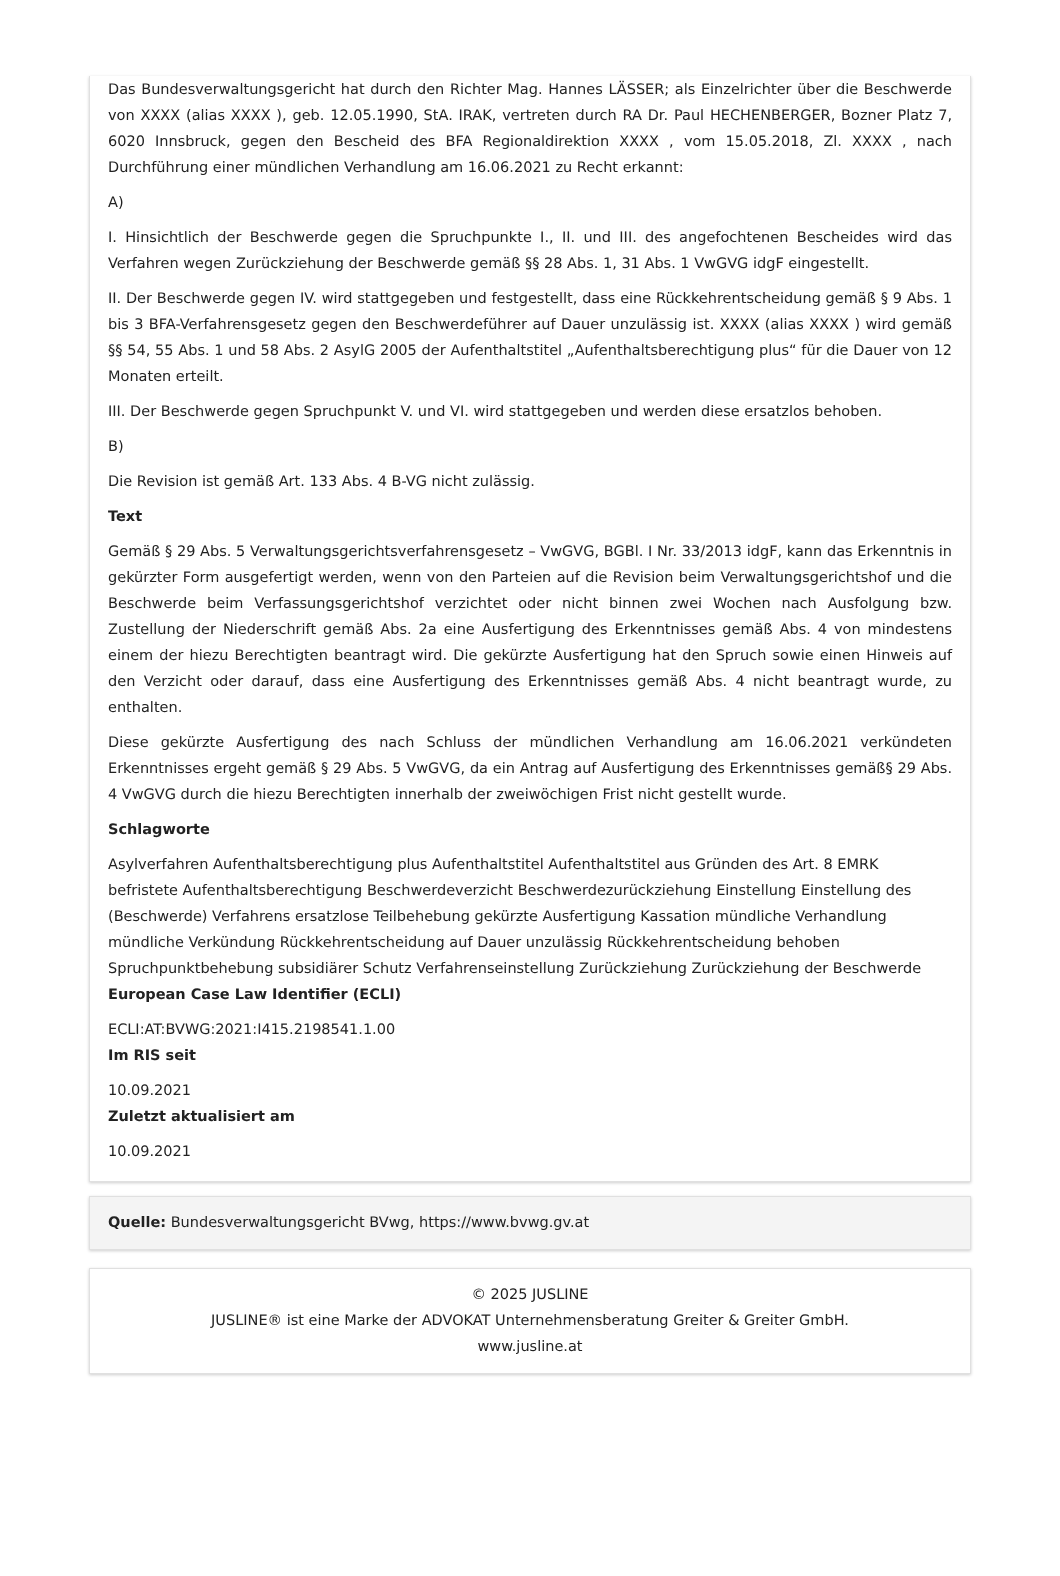Das Bundesverwaltungsgericht hat durch den Richter Mag. Hannes LÄSSER; als Einzelrichter über die Beschwerde von XXXX (alias XXXX ), geb. 12.05.1990, StA. IRAK, vertreten durch RA Dr. Paul HECHENBERGER, Bozner Platz 7, 6020 Innsbruck, gegen den Bescheid des BFA Regionaldirektion XXXX , vom 15.05.2018, Zl. XXXX , nach Durchführung einer mündlichen Verhandlung am 16.06.2021 zu Recht erkannt:
A)
I. Hinsichtlich der Beschwerde gegen die Spruchpunkte I., II. und III. des angefochtenen Bescheides wird das Verfahren wegen Zurückziehung der Beschwerde gemäß §§ 28 Abs. 1, 31 Abs. 1 VwGVG idgF eingestellt.
II. Der Beschwerde gegen IV. wird stattgegeben und festgestellt, dass eine Rückkehrentscheidung gemäß § 9 Abs. 1 bis 3 BFA-Verfahrensgesetz gegen den Beschwerdeführer auf Dauer unzulässig ist. XXXX (alias XXXX ) wird gemäß §§ 54, 55 Abs. 1 und 58 Abs. 2 AsylG 2005 der Aufenthaltstitel „Aufenthaltsberechtigung plus“ für die Dauer von 12 Monaten erteilt.
III. Der Beschwerde gegen Spruchpunkt V. und VI. wird stattgegeben und werden diese ersatzlos behoben.
B)
Die Revision ist gemäß Art. 133 Abs. 4 B-VG nicht zulässig.
Text
Gemäß § 29 Abs. 5 Verwaltungsgerichtsverfahrensgesetz – VwGVG, BGBl. I Nr. 33/2013 idgF, kann das Erkenntnis in gekürzter Form ausgefertigt werden, wenn von den Parteien auf die Revision beim Verwaltungsgerichtshof und die Beschwerde beim Verfassungsgerichtshof verzichtet oder nicht binnen zwei Wochen nach Ausfolgung bzw. Zustellung der Niederschrift gemäß Abs. 2a eine Ausfertigung des Erkenntnisses gemäß Abs. 4 von mindestens einem der hiezu Berechtigten beantragt wird. Die gekürzte Ausfertigung hat den Spruch sowie einen Hinweis auf den Verzicht oder darauf, dass eine Ausfertigung des Erkenntnisses gemäß Abs. 4 nicht beantragt wurde, zu enthalten.
Diese gekürzte Ausfertigung des nach Schluss der mündlichen Verhandlung am 16.06.2021 verkündeten Erkenntnisses ergeht gemäß § 29 Abs. 5 VwGVG, da ein Antrag auf Ausfertigung des Erkenntnisses gemäß§ 29 Abs. 4 VwGVG durch die hiezu Berechtigten innerhalb der zweiwöchigen Frist nicht gestellt wurde.
Schlagworte
Asylverfahren Aufenthaltsberechtigung plus Aufenthaltstitel Aufenthaltstitel aus Gründen des Art. 8 EMRK befristete Aufenthaltsberechtigung Beschwerdeverzicht Beschwerdezurückziehung Einstellung Einstellung des (Beschwerde) Verfahrens ersatzlose Teilbehebung gekürzte Ausfertigung Kassation mündliche Verhandlung mündliche Verkündung Rückkehrentscheidung auf Dauer unzulässig Rückkehrentscheidung behoben Spruchpunktbehebung subsidiärer Schutz Verfahrenseinstellung Zurückziehung Zurückziehung der Beschwerde
European Case Law Identifier (ECLI)
ECLI:AT:BVWG:2021:I415.2198541.1.00
Im RIS seit
10.09.2021
Zuletzt aktualisiert am
10.09.2021
Quelle: Bundesverwaltungsgericht BVwg, https://www.bvwg.gv.at
© 2025 JUSLINE
JUSLINE® ist eine Marke der ADVOKAT Unternehmensberatung Greiter & Greiter GmbH.
www.jusline.at